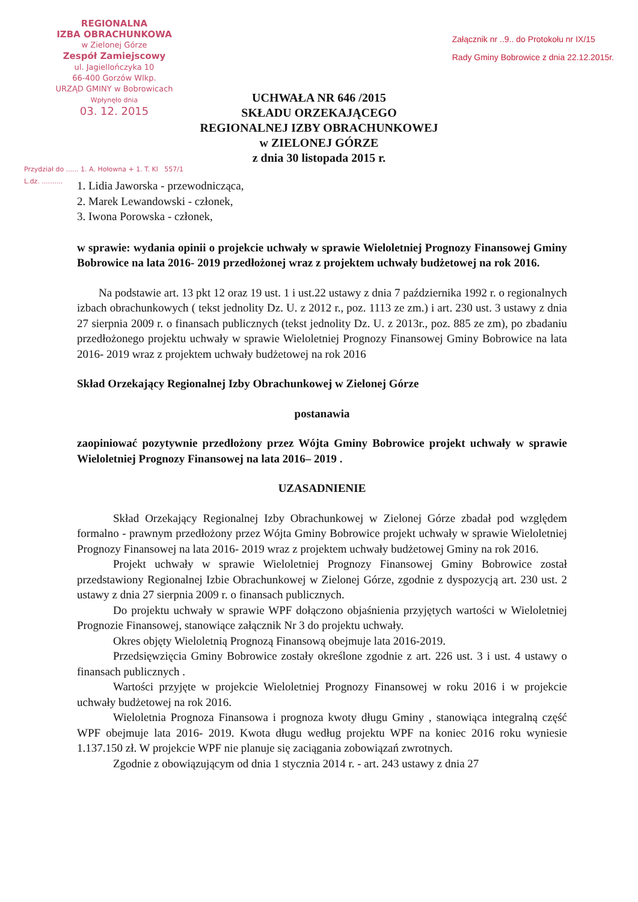REGIONALNA
IZBA OBRACHUNKOWA
w Zielonej Górze
Zespół Zamiejscowy
ul. Jagiellończyka 10
66-400 Gorzów Wlkp.
URZĄD GMINY w Bobrowicach
Wpłynęło dnia
03. 12. 2015
Załącznik nr ..9.. do Protokołu nr IX/15
Rady Gminy Bobrowice z dnia 22.12.2015r.
UCHWAŁA NR 646 /2015
SKŁADU ORZEKAJĄCEGO
REGIONALNEJ IZBY OBRACHUNKOWEJ
w ZIELONEJ GÓRZE
z dnia 30 listopada 2015 r.
Przydział do ...... 1. A. Hołowna + 1. T. Kl 557/1
L.dz. ..........
1. Lidia Jaworska - przewodnicząca,
2. Marek Lewandowski - członek,
3. Iwona Porowska - członek,
w sprawie: wydania opinii o projekcie uchwały w sprawie Wieloletniej Prognozy Finansowej Gminy Bobrowice na lata 2016- 2019 przedłożonej wraz z projektem uchwały budżetowej na rok 2016.
Na podstawie art. 13 pkt 12 oraz 19 ust. 1 i ust.22 ustawy z dnia 7 października 1992 r. o regionalnych izbach obrachunkowych ( tekst jednolity Dz. U. z 2012 r., poz. 1113 ze zm.) i art. 230 ust. 3 ustawy z dnia 27 sierpnia 2009 r. o finansach publicznych (tekst jednolity Dz. U. z 2013r., poz. 885 ze zm), po zbadaniu przedłożonego projektu uchwały w sprawie Wieloletniej Prognozy Finansowej Gminy Bobrowice na lata 2016- 2019 wraz z projektem uchwały budżetowej na rok 2016
Skład Orzekający Regionalnej Izby Obrachunkowej w Zielonej Górze
postanawia
zaopiniować pozytywnie przedłożony przez Wójta Gminy Bobrowice projekt uchwały w sprawie Wieloletniej Prognozy Finansowej na lata 2016– 2019 .
UZASADNIENIE
Skład Orzekający Regionalnej Izby Obrachunkowej w Zielonej Górze zbadał pod względem formalno - prawnym przedłożony przez Wójta Gminy Bobrowice projekt uchwały w sprawie Wieloletniej Prognozy Finansowej na lata 2016- 2019 wraz z projektem uchwały budżetowej Gminy na rok 2016.
Projekt uchwały w sprawie Wieloletniej Prognozy Finansowej Gminy Bobrowice został przedstawiony Regionalnej Izbie Obrachunkowej w Zielonej Górze, zgodnie z dyspozycją art. 230 ust. 2 ustawy z dnia 27 sierpnia 2009 r. o finansach publicznych.
Do projektu uchwały w sprawie WPF dołączono objaśnienia przyjętych wartości w Wieloletniej Prognozie Finansowej, stanowiące załącznik Nr 3 do projektu uchwały.
Okres objęty Wieloletnią Prognozą Finansową obejmuje lata 2016-2019.
Przedsięwzięcia Gminy Bobrowice zostały określone zgodnie z art. 226 ust. 3 i ust. 4 ustawy o finansach publicznych .
Wartości przyjęte w projekcie Wieloletniej Prognozy Finansowej w roku 2016 i w projekcie uchwały budżetowej na rok 2016.
Wieloletnia Prognoza Finansowa i prognoza kwoty długu Gminy , stanowiąca integralną część WPF obejmuje lata 2016- 2019. Kwota długu według projektu WPF na koniec 2016 roku wyniesie 1.137.150 zł. W projekcie WPF nie planuje się zaciągania zobowiązań zwrotnych.
Zgodnie z obowiązującym od dnia 1 stycznia 2014 r. - art. 243 ustawy z dnia 27